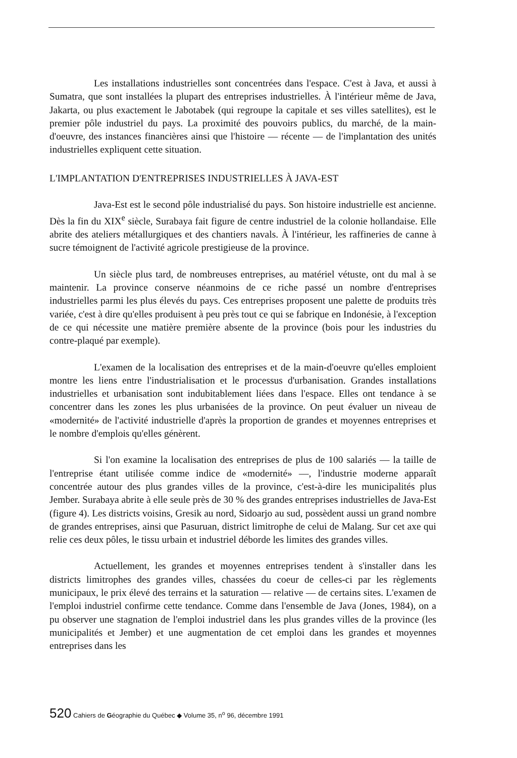Les installations industrielles sont concentrées dans l'espace. C'est à Java, et aussi à Sumatra, que sont installées la plupart des entreprises industrielles. À l'intérieur même de Java, Jakarta, ou plus exactement le Jabotabek (qui regroupe la capitale et ses villes satellites), est le premier pôle industriel du pays. La proximité des pouvoirs publics, du marché, de la main-d'oeuvre, des instances financières ainsi que l'histoire — récente — de l'implantation des unités industrielles expliquent cette situation.
L'IMPLANTATION D'ENTREPRISES INDUSTRIELLES À JAVA-EST
Java-Est est le second pôle industrialisé du pays. Son histoire industrielle est ancienne. Dès la fin du XIX<sup>e</sup> siècle, Surabaya fait figure de centre industriel de la colonie hollandaise. Elle abrite des ateliers métallurgiques et des chantiers navals. À l'intérieur, les raffineries de canne à sucre témoignent de l'activité agricole prestigieuse de la province.
Un siècle plus tard, de nombreuses entreprises, au matériel vétuste, ont du mal à se maintenir. La province conserve néanmoins de ce riche passé un nombre d'entreprises industrielles parmi les plus élevés du pays. Ces entreprises proposent une palette de produits très variée, c'est à dire qu'elles produisent à peu près tout ce qui se fabrique en Indonésie, à l'exception de ce qui nécessite une matière première absente de la province (bois pour les industries du contre-plaqué par exemple).
L'examen de la localisation des entreprises et de la main-d'oeuvre qu'elles emploient montre les liens entre l'industrialisation et le processus d'urbanisation. Grandes installations industrielles et urbanisation sont indubitablement liées dans l'espace. Elles ont tendance à se concentrer dans les zones les plus urbanisées de la province. On peut évaluer un niveau de «modernité» de l'activité industrielle d'après la proportion de grandes et moyennes entreprises et le nombre d'emplois qu'elles génèrent.
Si l'on examine la localisation des entreprises de plus de 100 salariés — la taille de l'entreprise étant utilisée comme indice de «modernité» —, l'industrie moderne apparaît concentrée autour des plus grandes villes de la province, c'est-à-dire les municipalités plus Jember. Surabaya abrite à elle seule près de 30 % des grandes entreprises industrielles de Java-Est (figure 4). Les districts voisins, Gresik au nord, Sidoarjo au sud, possèdent aussi un grand nombre de grandes entreprises, ainsi que Pasuruan, district limitrophe de celui de Malang. Sur cet axe qui relie ces deux pôles, le tissu urbain et industriel déborde les limites des grandes villes.
Actuellement, les grandes et moyennes entreprises tendent à s'installer dans les districts limitrophes des grandes villes, chassées du coeur de celles-ci par les règlements municipaux, le prix élevé des terrains et la saturation — relative — de certains sites. L'examen de l'emploi industriel confirme cette tendance. Comme dans l'ensemble de Java (Jones, 1984), on a pu observer une stagnation de l'emploi industriel dans les plus grandes villes de la province (les municipalités et Jember) et une augmentation de cet emploi dans les grandes et moyennes entreprises dans les
520 Cahiers de Géographie du Québec ◆ Volume 35, n<sup>o</sup> 96, décembre 1991